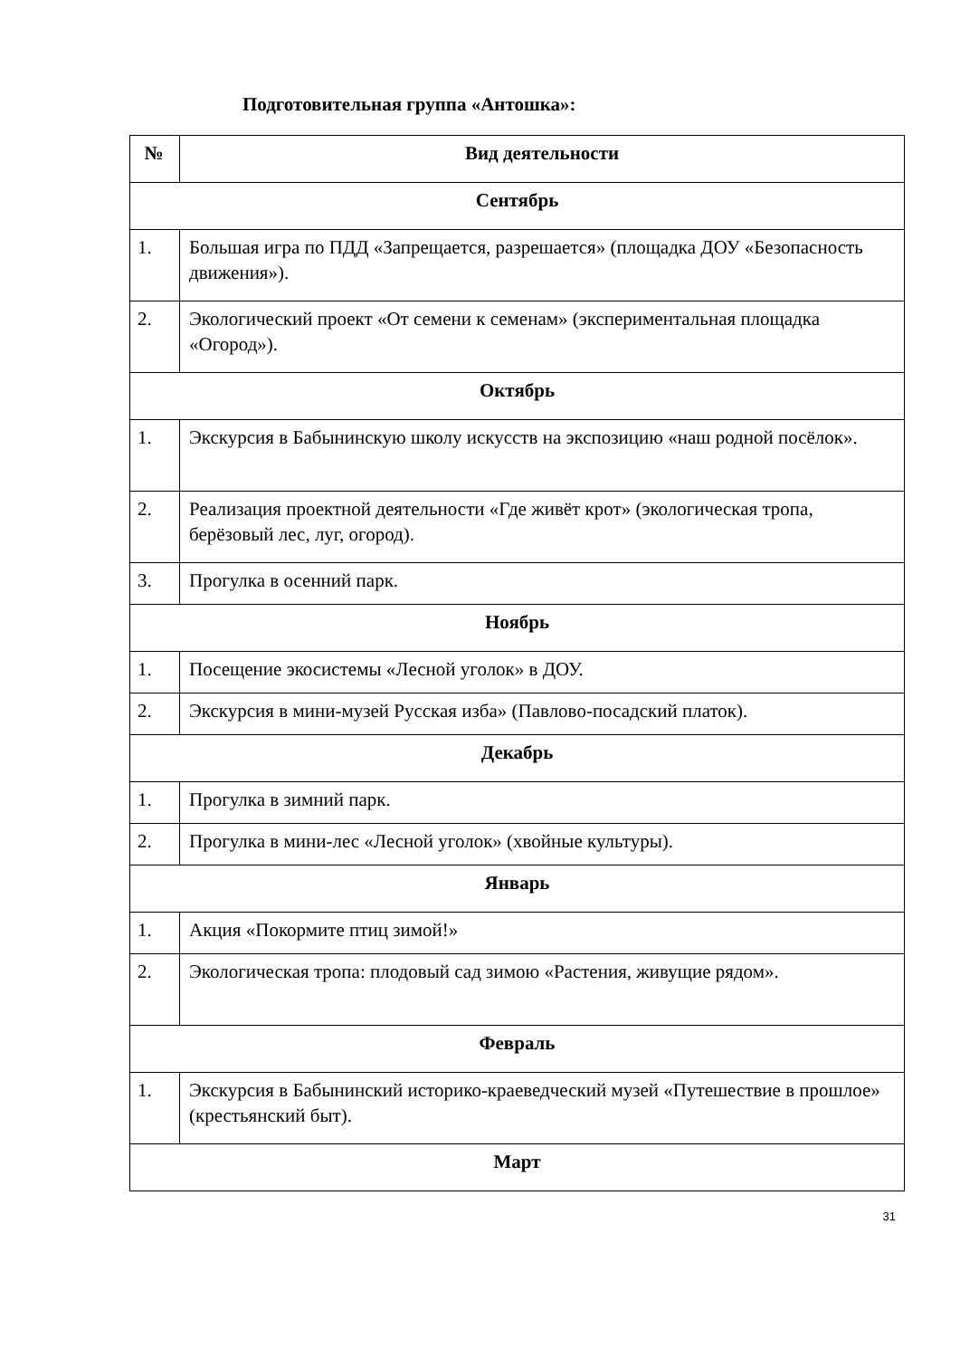Подготовительная группа «Антошка»:
| № | Вид деятельности |
| --- | --- |
| Сентябрь | |
| 1. | Большая игра по ПДД «Запрещается, разрешается» (площадка ДОУ «Безопасность движения»). |
| 2. | Экологический проект «От семени к семенам» (экспериментальная площадка «Огород»). |
| Октябрь | |
| 1. | Экскурсия в Бабынинскую школу искусств на экспозицию «наш родной посёлок». |
| 2. | Реализация проектной деятельности «Где живёт крот» (экологическая тропа, берёзовый лес, луг, огород). |
| 3. | Прогулка в осенний парк. |
| Ноябрь | |
| 1. | Посещение экосистемы «Лесной уголок» в ДОУ. |
| 2. | Экскурсия в мини-музей Русская изба» (Павлово-посадский платок). |
| Декабрь | |
| 1. | Прогулка в зимний парк. |
| 2. | Прогулка в мини-лес «Лесной уголок» (хвойные культуры). |
| Январь | |
| 1. | Акция «Покормите птиц зимой!» |
| 2. | Экологическая тропа: плодовый сад зимою «Растения, живущие рядом». |
| Февраль | |
| 1. | Экскурсия в Бабынинский историко-краеведческий музей «Путешествие в прошлое» (крестьянский быт). |
| Март | |
31